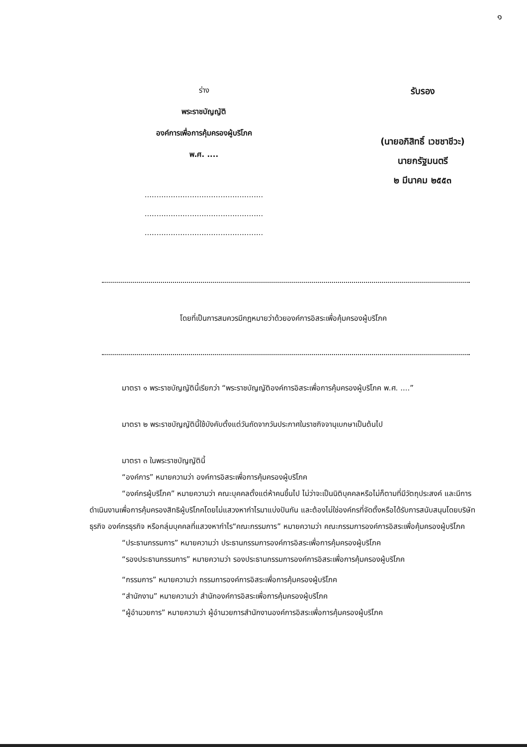๑
ร่าง
พระราชบัญญัติ
องค์การเพื่อการคุ้มครองผู้บริโภค
พ.ศ. ....
..................................................
..................................................
..................................................
รับรอง
(นายอภิสิทธิ์ เวชชาชีวะ)
นายกรัฐมนตรี
๒ มีนาคม ๒๕๕๓
โดยที่เป็นการสมควรมีกฎหมายว่าด้วยองค์การอิสระเพื่อคุ้มครองผู้บริโภค
มาตรา ๑ พระราชบัญญัตินี้เรียกว่า “พระราชบัญญัติองค์การอิสระเพื่อการคุ้มครองผู้บริโภค พ.ศ. ....”
มาตรา ๒ พระราชบัญญัตินี้ใช้บังคับตั้งแต่วันถัดจากวันประกาศในราชกิจจานุเบกษาเป็นต้นไป
มาตรา ๓ ในพระราชบัญญัตินี้
“องค์การ” หมายความว่า องค์การอิสระเพื่อการคุ้มครองผู้บริโภค
“องค์กรผู้บริโภค” หมายความว่า คณะบุคคลตั้งแต่ห้าคนขึ้นไป ไม่ว่าจะเป็นนิติบุคคลหรือไม่ก็ตามที่มีวัตถุประสงค์ และมีการดำเนินงานเพื่อการคุ้มครองสิทธิผู้บริโภคโดยไม่แสวงหากำไรมาแบ่งปันกัน และต้องไม่ใช่องค์กรที่จัดตั้งหรือได้รับการสนับสนุนโดยบริษัทธุรกิจ องค์กรธุรกิจ หรือกลุ่มบุคคลที่แสวงหากำไร“คณะกรรมการ” หมายความว่า คณะกรรมการองค์การอิสระเพื่อคุ้มครองผู้บริโภค
“ประธานกรรมการ” หมายความว่า ประธานกรรมการองค์การอิสระเพื่อการคุ้มครองผู้บริโภค
“รองประธานกรรมการ” หมายความว่า รองประธานกรรมการองค์การอิสระเพื่อการคุ้มครองผู้บริโภค
“กรรมการ” หมายความว่า กรรมการองค์การอิสระเพื่อการคุ้มครองผู้บริโภค
“สำนักงาน” หมายความว่า สำนักองค์การอิสระเพื่อการคุ้มครองผู้บริโภค
“ผู้อำนวยการ” หมายความว่า ผู้อำนวยการสำนักงานองค์การอิสระเพื่อการคุ้มครองผู้บริโภค